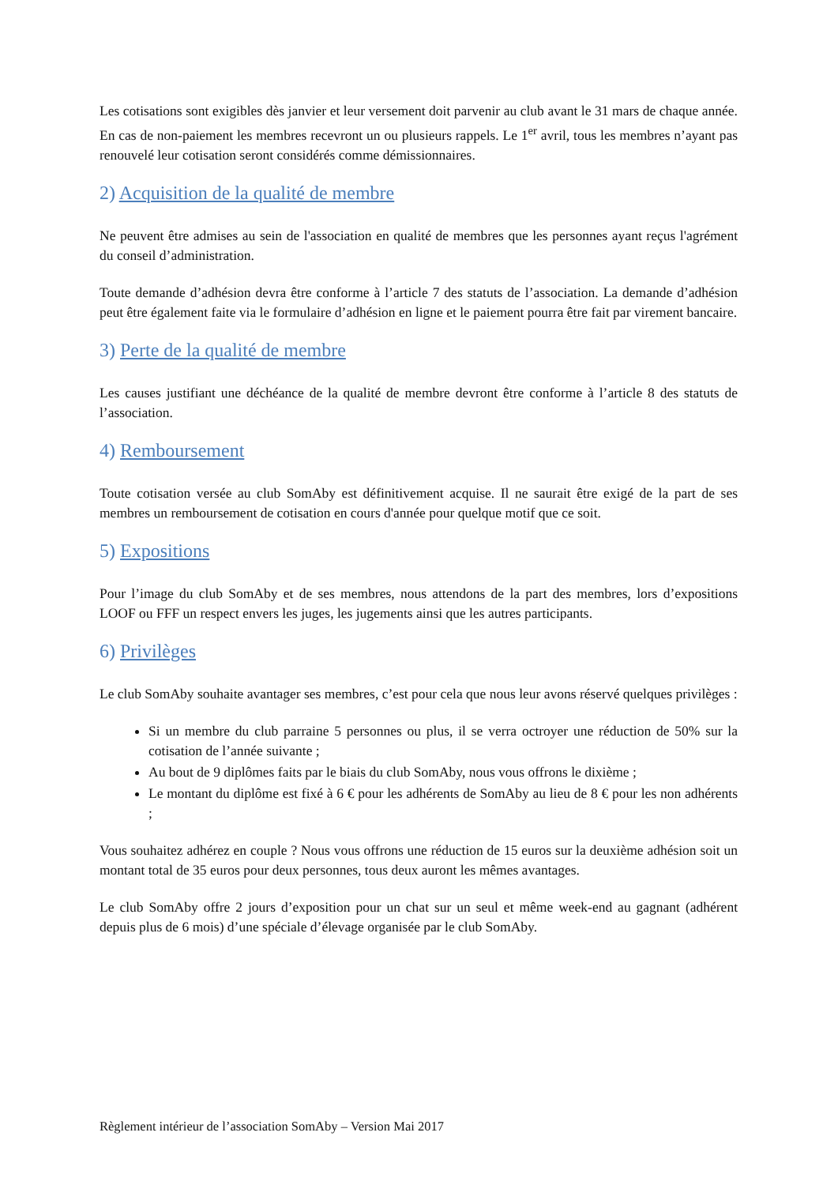Les cotisations sont exigibles dès janvier et leur versement doit parvenir au club avant le 31 mars de chaque année. En cas de non-paiement les membres recevront un ou plusieurs rappels. Le 1<sup>er</sup> avril, tous les membres n’ayant pas renouvelé leur cotisation seront considérés comme démissionnaires.
2) Acquisition de la qualité de membre
Ne peuvent être admises au sein de l'association en qualité de membres que les personnes ayant reçus l'agrément du conseil d’administration.
Toute demande d’adhésion devra être conforme à l’article 7 des statuts de l’association. La demande d’adhésion peut être également faite via le formulaire d’adhésion en ligne et le paiement pourra être fait par virement bancaire.
3) Perte de la qualité de membre
Les causes justifiant une déchéance de la qualité de membre devront être conforme à l’article 8 des statuts de l’association.
4) Remboursement
Toute cotisation versée au club SomAby est définitivement acquise. Il ne saurait être exigé de la part de ses membres un remboursement de cotisation en cours d'année pour quelque motif que ce soit.
5) Expositions
Pour l’image du club SomAby et de ses membres, nous attendons de la part des membres, lors d’expositions LOOF ou FFF un respect envers les juges, les jugements ainsi que les autres participants.
6) Privilèges
Le club SomAby souhaite avantager ses membres, c’est pour cela que nous leur avons réservé quelques privilèges :
Si un membre du club parraine 5 personnes ou plus, il se verra octroyer une réduction de 50% sur la cotisation de l’année suivante ;
Au bout de 9 diplômes faits par le biais du club SomAby, nous vous offrons le dixième ;
Le montant du diplôme est fixé à 6 € pour les adhérents de SomAby au lieu de 8 € pour les non adhérents ;
Vous souhaitez adhérez en couple ? Nous vous offrons une réduction de 15 euros sur la deuxième adhésion soit un montant total de 35 euros pour deux personnes, tous deux auront les mêmes avantages.
Le club SomAby offre 2 jours d’exposition pour un chat sur un seul et même week-end au gagnant (adhérent depuis plus de 6 mois) d’une spéciale d’élevage organisée par le club SomAby.
Règlement intérieur de l’association SomAby – Version Mai 2017